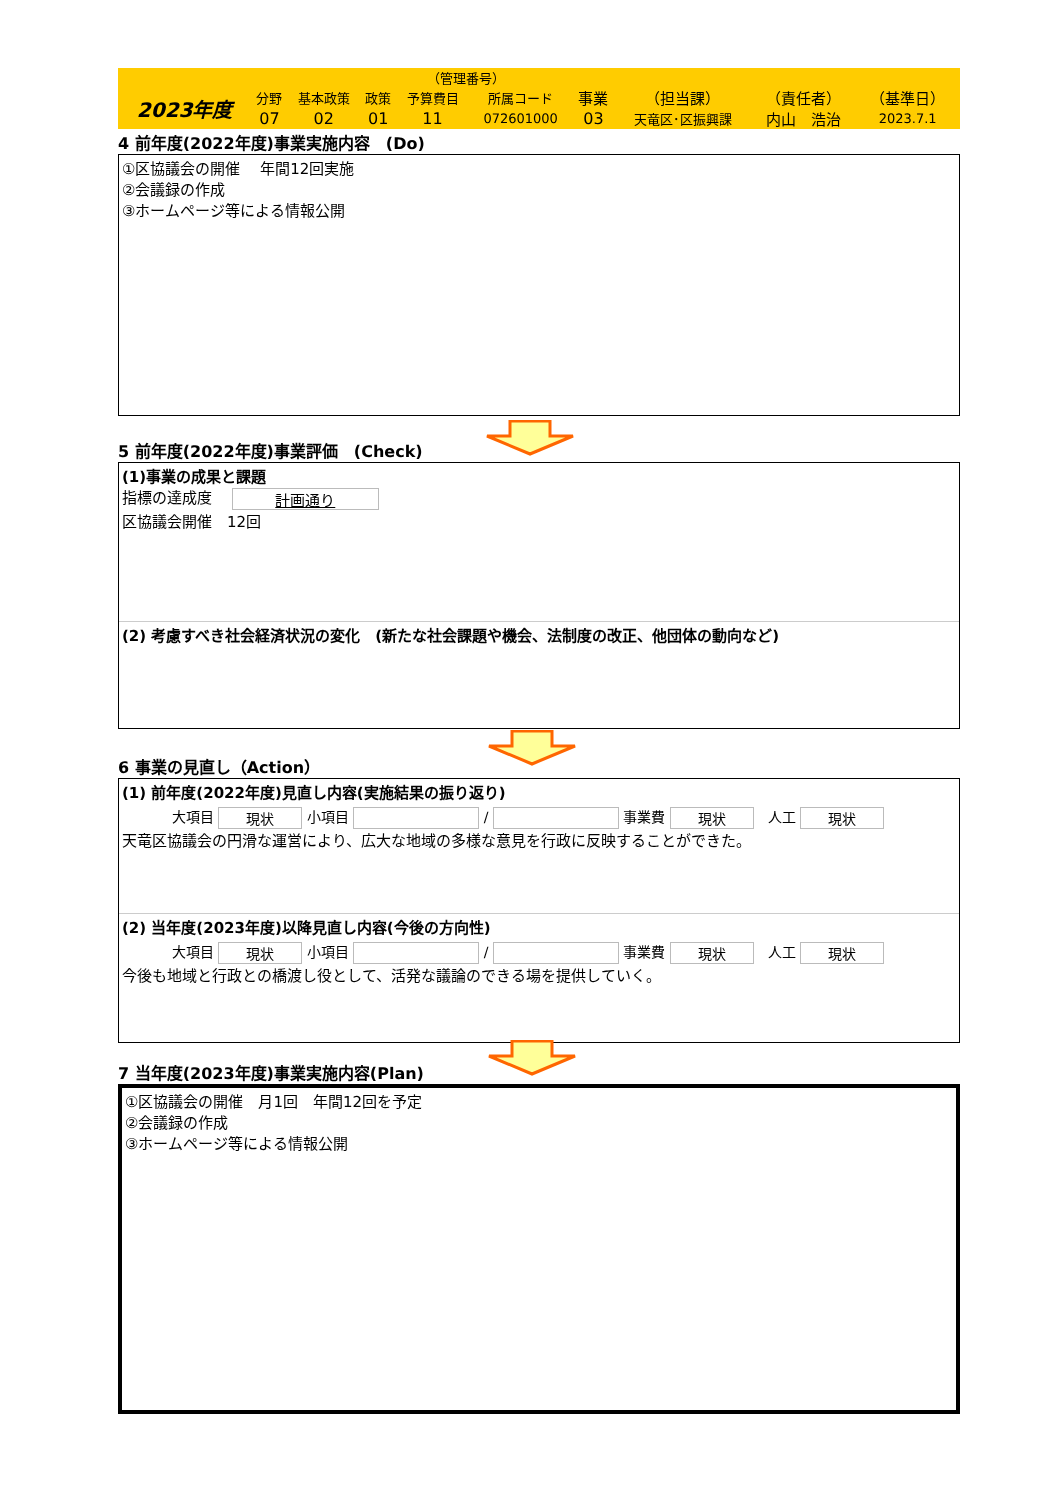| | | | （管理番号） | | | | | | | |
| 2023年度 | 分野 | 基本政策 | 政策 | 予算費目 | 所属コード | 事業 | （担当課） | （責任者） | （基準日） | |
| | 07 | 02 | 01 | 11 | 072601000 | 03 | 天竜区･区振興課 | 内山 浩治 | 2023.7.1 | |
4 前年度(2022年度)事業実施内容　(Do)
①区協議会の開催　 年間12回実施
②会議録の作成
③ホームページ等による情報公開
5 前年度(2022年度)事業評価　(Check)
(1)事業の成果と課題
指標の達成度 計画通り
区協議会開催　12回
(2) 考慮すべき社会経済状況の変化　(新たな社会課題や機会、法制度の改正、他団体の動向など)
6 事業の見直し（Action）
(1) 前年度(2022年度)見直し内容(実施結果の振り返り)
大項目 現状 小項目 / 事業費 現状　人工 現状
天竜区協議会の円滑な運営により、広大な地域の多様な意見を行政に反映することができた。
(2) 当年度(2023年度)以降見直し内容(今後の方向性)
大項目 現状 小項目 / 事業費 現状　人工 現状
今後も地域と行政との橋渡し役として、活発な議論のできる場を提供していく。
7 当年度(2023年度)事業実施内容(Plan)
①区協議会の開催　月1回　年間12回を予定
②会議録の作成
③ホームページ等による情報公開